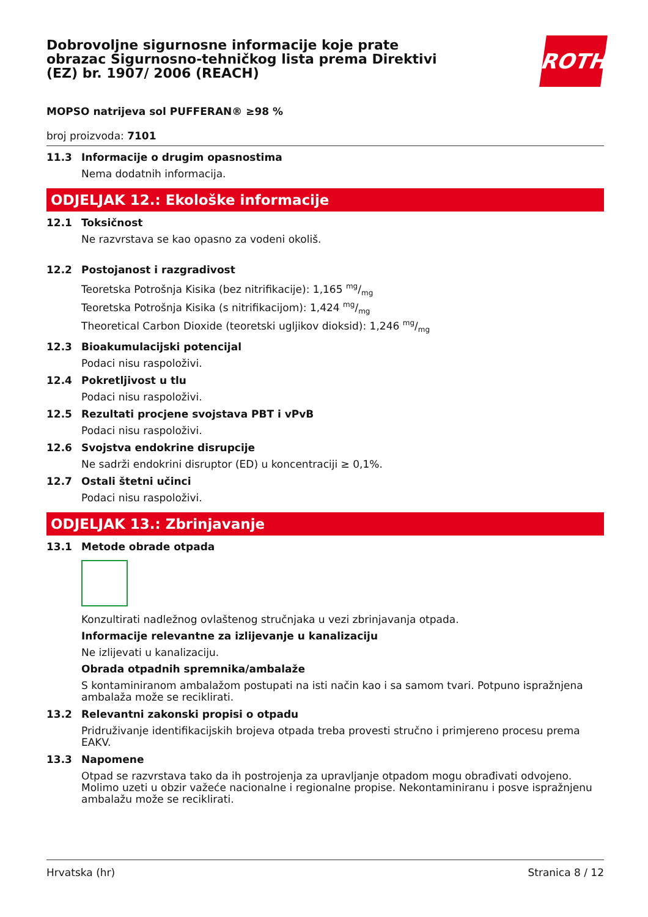Dobrovoljne sigurnosne informacije koje prate obrazac Sigurnosno-tehničkog lista prema Direktivi (EZ) br. 1907/ 2006 (REACH)
ROTH
MOPSO natrijeva sol PUFFERAN® ≥98 %
broj proizvoda: 7101
11.3 Informacije o drugim opasnostima
Nema dodatnih informacija.
ODJELJAK 12.: Ekološke informacije
12.1 Toksičnost
Ne razvrstava se kao opasno za vodeni okoliš.
12.2 Postojanost i razgradivost
Teoretska Potrošnja Kisika (bez nitrifikacije): 1,165 mg/mg
Teoretska Potrošnja Kisika (s nitrifikacijom): 1,424 mg/mg
Theoretical Carbon Dioxide (teoretski ugljikov dioksid): 1,246 mg/mg
12.3 Bioakumulacijski potencijal
Podaci nisu raspoloživi.
12.4 Pokretljivost u tlu
Podaci nisu raspoloživi.
12.5 Rezultati procjene svojstava PBT i vPvB
Podaci nisu raspoloživi.
12.6 Svojstva endokrine disrupcije
Ne sadrži endokrini disruptor (ED) u koncentraciji ≥ 0,1%.
12.7 Ostali štetni učinci
Podaci nisu raspoloživi.
ODJELJAK 13.: Zbrinjavanje
13.1 Metode obrade otpada
Konzultirati nadležnog ovlaštenog stručnjaka u vezi zbrinjavanja otpada.
Informacije relevantne za izlijevanje u kanalizaciju
Ne izlijevati u kanalizaciju.
Obrada otpadnih spremnika/ambalaže
S kontaminiranom ambalažom postupati na isti način kao i sa samom tvari. Potpuno ispražnjena ambalaža može se reciklirati.
13.2 Relevantni zakonski propisi o otpadu
Pridruživanje identifikacijskih brojeva otpada treba provesti stručno i primjereno procesu prema EAKV.
13.3 Napomene
Otpad se razvrstava tako da ih postrojenja za upravljanje otpadom mogu obrađivati odvojeno. Molimo uzeti u obzir važeće nacionalne i regionalne propise. Nekontaminiranu i posve ispražnjenu ambalažu može se reciklirati.
Hrvatska (hr) Stranica 8 / 12